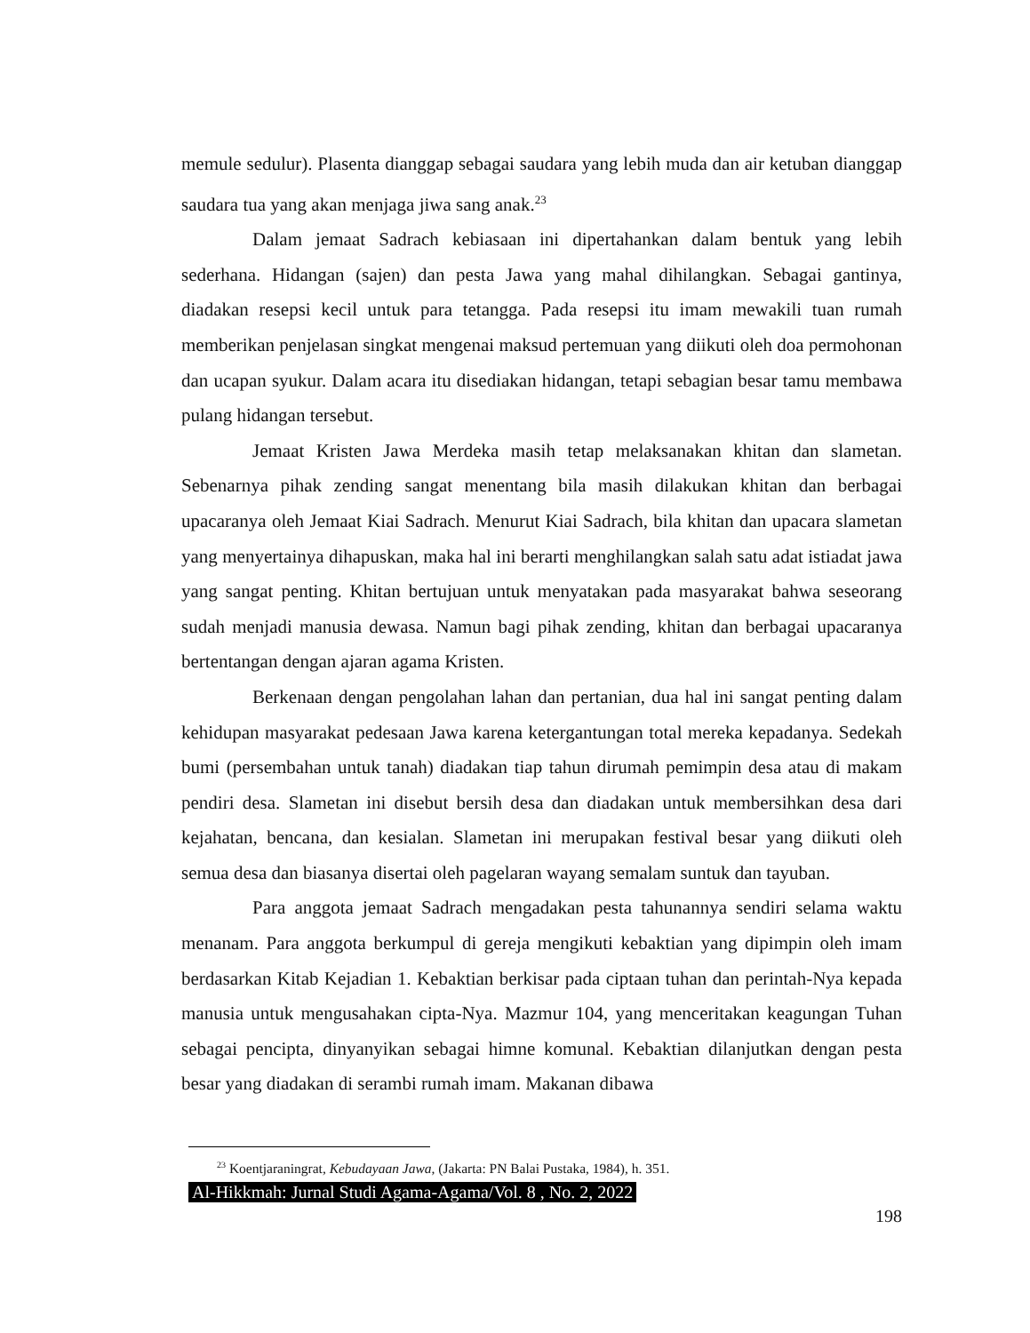memule sedulur). Plasenta dianggap sebagai saudara yang lebih muda dan air ketuban dianggap saudara tua yang akan menjaga jiwa sang anak.<sup>23</sup>
Dalam jemaat Sadrach kebiasaan ini dipertahankan dalam bentuk yang lebih sederhana. Hidangan (sajen) dan pesta Jawa yang mahal dihilangkan. Sebagai gantinya, diadakan resepsi kecil untuk para tetangga. Pada resepsi itu imam mewakili tuan rumah memberikan penjelasan singkat mengenai maksud pertemuan yang diikuti oleh doa permohonan dan ucapan syukur. Dalam acara itu disediakan hidangan, tetapi sebagian besar tamu membawa pulang hidangan tersebut.
Jemaat Kristen Jawa Merdeka masih tetap melaksanakan khitan dan slametan. Sebenarnya pihak zending sangat menentang bila masih dilakukan khitan dan berbagai upacaranya oleh Jemaat Kiai Sadrach. Menurut Kiai Sadrach, bila khitan dan upacara slametan yang menyertainya dihapuskan, maka hal ini berarti menghilangkan salah satu adat istiadat jawa yang sangat penting. Khitan bertujuan untuk menyatakan pada masyarakat bahwa seseorang sudah menjadi manusia dewasa. Namun bagi pihak zending, khitan dan berbagai upacaranya bertentangan dengan ajaran agama Kristen.
Berkenaan dengan pengolahan lahan dan pertanian, dua hal ini sangat penting dalam kehidupan masyarakat pedesaan Jawa karena ketergantungan total mereka kepadanya. Sedekah bumi (persembahan untuk tanah) diadakan tiap tahun dirumah pemimpin desa atau di makam pendiri desa. Slametan ini disebut bersih desa dan diadakan untuk membersihkan desa dari kejahatan, bencana, dan kesialan. Slametan ini merupakan festival besar yang diikuti oleh semua desa dan biasanya disertai oleh pagelaran wayang semalam suntuk dan tayuban.
Para anggota jemaat Sadrach mengadakan pesta tahunannya sendiri selama waktu menanam. Para anggota berkumpul di gereja mengikuti kebaktian yang dipimpin oleh imam berdasarkan Kitab Kejadian 1. Kebaktian berkisar pada ciptaan tuhan dan perintah-Nya kepada manusia untuk mengusahakan cipta-Nya. Mazmur 104, yang menceritakan keagungan Tuhan sebagai pencipta, dinyanyikan sebagai himne komunal. Kebaktian dilanjutkan dengan pesta besar yang diadakan di serambi rumah imam. Makanan dibawa
<sup>23</sup> Koentjaraningrat, Kebudayaan Jawa, (Jakarta: PN Balai Pustaka, 1984), h. 351.
Al-Hikkmah: Jurnal Studi Agama-Agama/Vol. 8 , No. 2, 2022
198